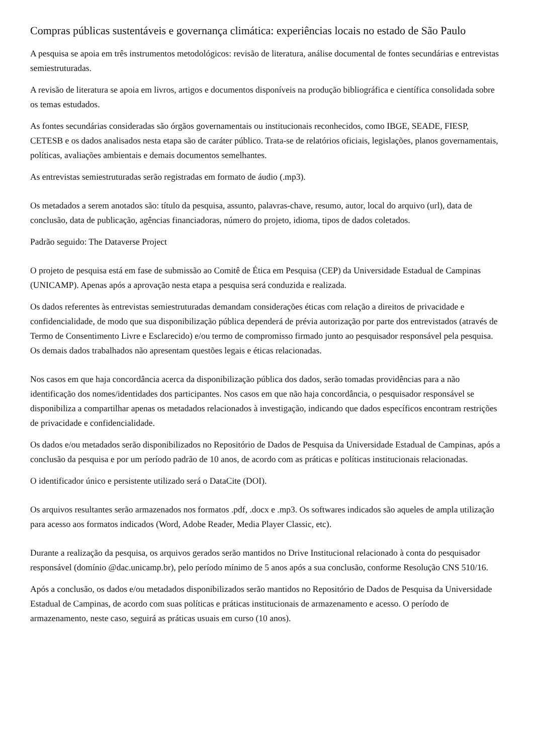Compras públicas sustentáveis e governança climática: experiências locais no estado de São Paulo
A pesquisa se apoia em três instrumentos metodológicos: revisão de literatura, análise documental de fontes secundárias e entrevistas semiestruturadas.
A revisão de literatura se apoia em livros, artigos e documentos disponíveis na produção bibliográfica e científica consolidada sobre os temas estudados.
As fontes secundárias consideradas são órgãos governamentais ou institucionais reconhecidos, como IBGE, SEADE, FIESP, CETESB e os dados analisados nesta etapa são de caráter público. Trata-se de relatórios oficiais, legislações, planos governamentais, políticas, avaliações ambientais e demais documentos semelhantes.
As entrevistas semiestruturadas serão registradas em formato de áudio (.mp3).
Os metadados a serem anotados são: título da pesquisa, assunto, palavras-chave, resumo, autor, local do arquivo (url), data de conclusão, data de publicação, agências financiadoras, número do projeto, idioma, tipos de dados coletados.
Padrão seguido: The Dataverse Project
O projeto de pesquisa está em fase de submissão ao Comitê de Ética em Pesquisa (CEP) da Universidade Estadual de Campinas (UNICAMP). Apenas após a aprovação nesta etapa a pesquisa será conduzida e realizada.
Os dados referentes às entrevistas semiestruturadas demandam considerações éticas com relação a direitos de privacidade e confidencialidade, de modo que sua disponibilização pública dependerá de prévia autorização por parte dos entrevistados (através de Termo de Consentimento Livre e Esclarecido) e/ou termo de compromisso firmado junto ao pesquisador responsável pela pesquisa. Os demais dados trabalhados não apresentam questões legais e éticas relacionadas.
Nos casos em que haja concordância acerca da disponibilização pública dos dados, serão tomadas providências para a não identificação dos nomes/identidades dos participantes. Nos casos em que não haja concordância, o pesquisador responsável se disponibiliza a compartilhar apenas os metadados relacionados à investigação, indicando que dados específicos encontram restrições de privacidade e confidencialidade.
Os dados e/ou metadados serão disponibilizados no Repositório de Dados de Pesquisa da Universidade Estadual de Campinas, após a conclusão da pesquisa e por um período padrão de 10 anos, de acordo com as práticas e políticas institucionais relacionadas.
O identificador único e persistente utilizado será o DataCite (DOI).
Os arquivos resultantes serão armazenados nos formatos .pdf, .docx e .mp3. Os softwares indicados são aqueles de ampla utilização para acesso aos formatos indicados (Word, Adobe Reader, Media Player Classic, etc).
Durante a realização da pesquisa, os arquivos gerados serão mantidos no Drive Institucional relacionado à conta do pesquisador responsável (domínio @dac.unicamp.br), pelo período mínimo de 5 anos após a sua conclusão, conforme Resolução CNS 510/16.
Após a conclusão, os dados e/ou metadados disponibilizados serão mantidos no Repositório de Dados de Pesquisa da Universidade Estadual de Campinas, de acordo com suas políticas e práticas institucionais de armazenamento e acesso. O período de armazenamento, neste caso, seguirá as práticas usuais em curso (10 anos).